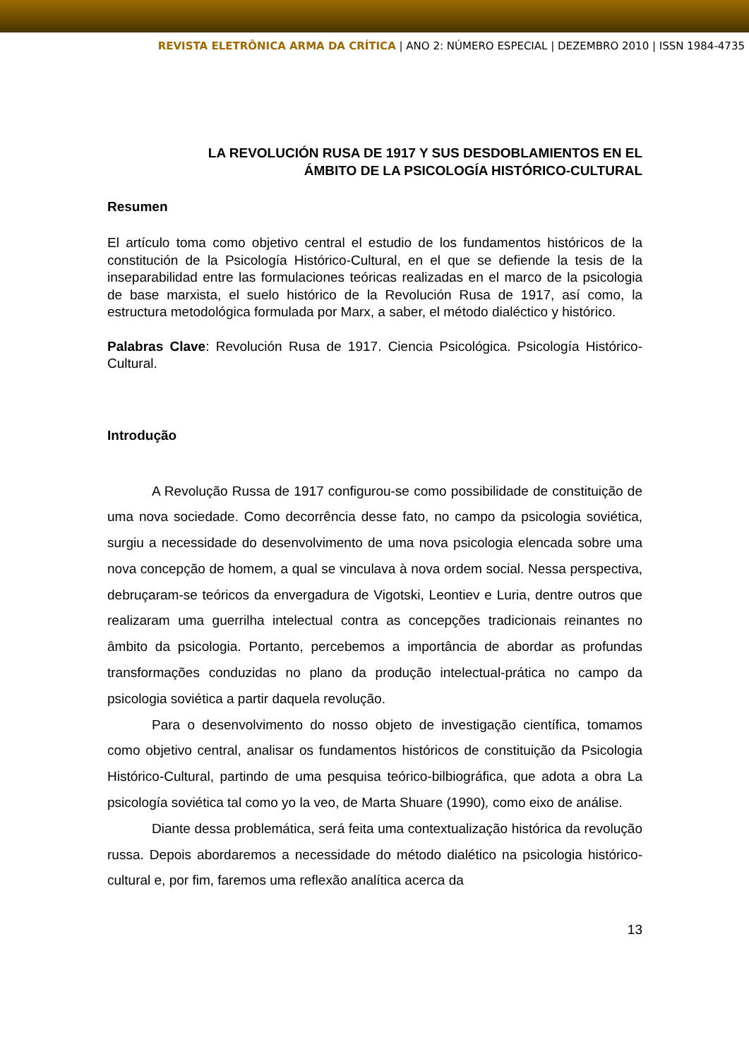REVISTA ELETRÔNICA ARMA DA CRÍTICA | ANO 2: NÚMERO ESPECIAL | DEZEMBRO 2010 | ISSN 1984-4735
LA REVOLUCIÓN RUSA DE 1917 Y SUS DESDOBLAMIENTOS EN EL
ÁMBITO DE LA PSICOLOGÍA HISTÓRICO-CULTURAL
Resumen
El artículo toma como objetivo central el estudio de los fundamentos históricos de la constitución de la Psicología Histórico-Cultural, en el que se defiende la tesis de la inseparabilidad entre las formulaciones teóricas realizadas en el marco de la psicologia de base marxista, el suelo histórico de la Revolución Rusa de 1917, así como, la estructura metodológica formulada por Marx, a saber, el método dialéctico y histórico.
Palabras Clave: Revolución Rusa de 1917. Ciencia Psicológica. Psicología Histórico-Cultural.
Introdução
A Revolução Russa de 1917 configurou-se como possibilidade de constituição de uma nova sociedade. Como decorrência desse fato, no campo da psicologia soviética, surgiu a necessidade do desenvolvimento de uma nova psicologia elencada sobre uma nova concepção de homem, a qual se vinculava à nova ordem social. Nessa perspectiva, debruçaram-se teóricos da envergadura de Vigotski, Leontiev e Luria, dentre outros que realizaram uma guerrilha intelectual contra as concepções tradicionais reinantes no âmbito da psicologia. Portanto, percebemos a importância de abordar as profundas transformações conduzidas no plano da produção intelectual-prática no campo da psicologia soviética a partir daquela revolução.
Para o desenvolvimento do nosso objeto de investigação científica, tomamos como objetivo central, analisar os fundamentos históricos de constituição da Psicologia Histórico-Cultural, partindo de uma pesquisa teórico-bilbiográfica, que adota a obra La psicología soviética tal como yo la veo, de Marta Shuare (1990), como eixo de análise.
Diante dessa problemática, será feita uma contextualização histórica da revolução russa. Depois abordaremos a necessidade do método dialético na psicologia histórico-cultural e, por fim, faremos uma reflexão analítica acerca da
13